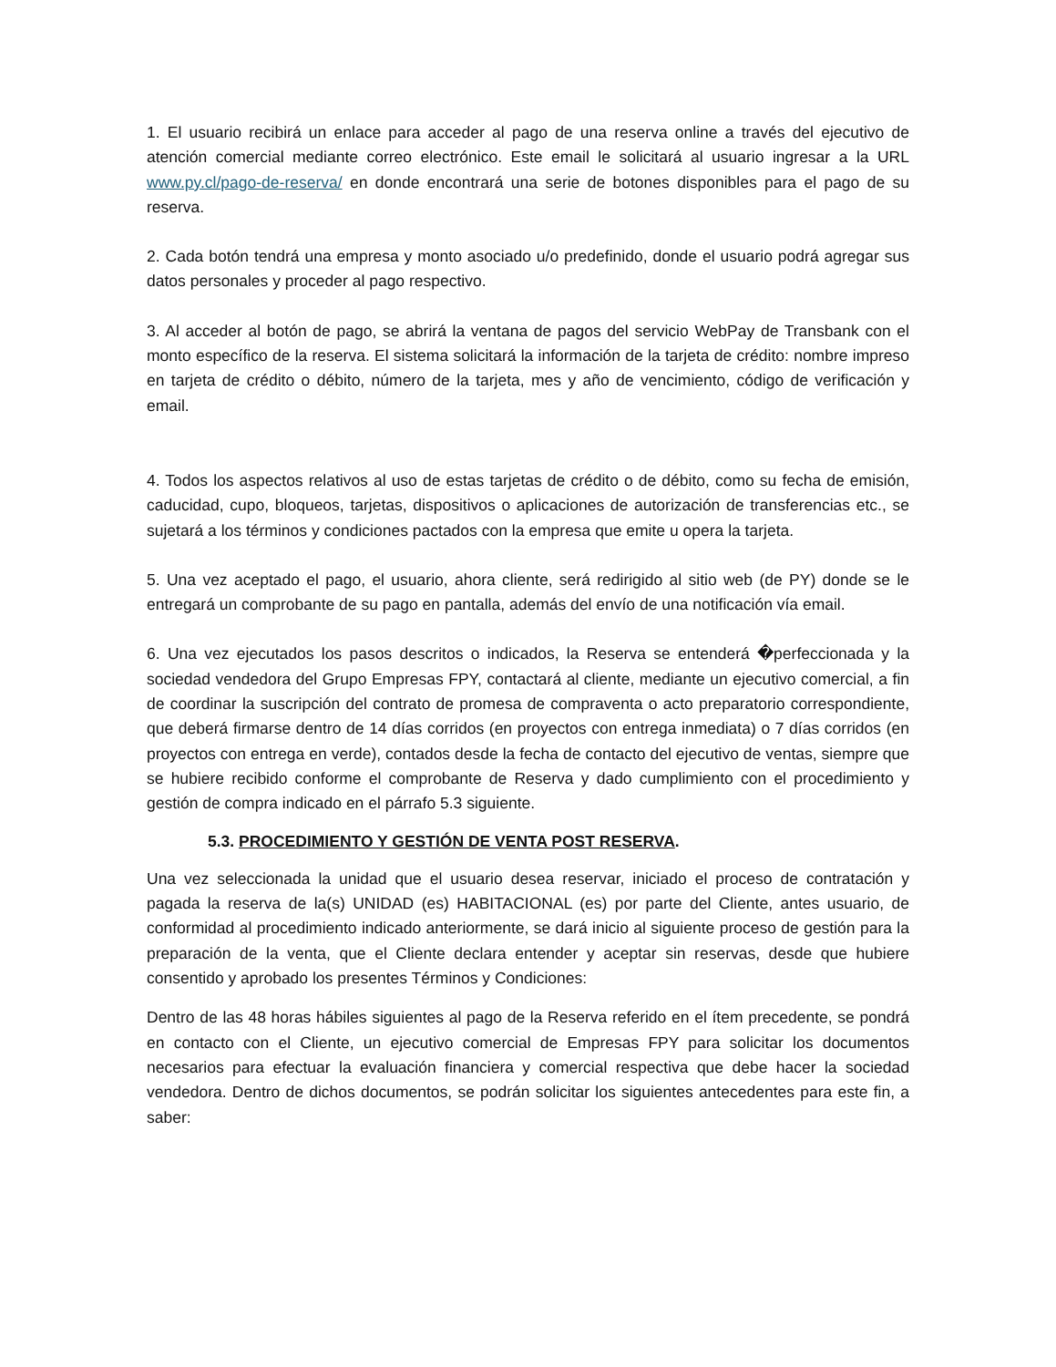1. El usuario recibirá un enlace para acceder al pago de una reserva online a través del ejecutivo de atención comercial mediante correo electrónico. Este email le solicitará al usuario ingresar a la URL www.py.cl/pago-de-reserva/ en donde encontrará una serie de botones disponibles para el pago de su reserva.
2. Cada botón tendrá una empresa y monto asociado u/o predefinido, donde el usuario podrá agregar sus datos personales y proceder al pago respectivo.
3. Al acceder al botón de pago, se abrirá la ventana de pagos del servicio WebPay de Transbank con el monto específico de la reserva. El sistema solicitará la información de la tarjeta de crédito: nombre impreso en tarjeta de crédito o débito, número de la tarjeta, mes y año de vencimiento, código de verificación y email.
4. Todos los aspectos relativos al uso de estas tarjetas de crédito o de débito, como su fecha de emisión, caducidad, cupo, bloqueos, tarjetas, dispositivos o aplicaciones de autorización de transferencias etc., se sujetará a los términos y condiciones pactados con la empresa que emite u opera la tarjeta.
5. Una vez aceptado el pago, el usuario, ahora cliente, será redirigido al sitio web (de PY) donde se le entregará un comprobante de su pago en pantalla, además del envío de una notificación vía email.
6. Una vez ejecutados los pasos descritos o indicados, la Reserva se entenderá �perfeccionada y la sociedad vendedora del Grupo Empresas FPY, contactará al cliente, mediante un ejecutivo comercial, a fin de coordinar la suscripción del contrato de promesa de compraventa o acto preparatorio correspondiente, que deberá firmarse dentro de 14 días corridos (en proyectos con entrega inmediata) o 7 días corridos (en proyectos con entrega en verde), contados desde la fecha de contacto del ejecutivo de ventas, siempre que se hubiere recibido conforme el comprobante de Reserva y dado cumplimiento con el procedimiento y gestión de compra indicado en el párrafo 5.3 siguiente.
5.3. PROCEDIMIENTO Y GESTIÓN DE VENTA POST RESERVA.
Una vez seleccionada la unidad que el usuario desea reservar, iniciado el proceso de contratación y pagada la reserva de la(s) UNIDAD (es) HABITACIONAL (es) por parte del Cliente, antes usuario, de conformidad al procedimiento indicado anteriormente, se dará inicio al siguiente proceso de gestión para la preparación de la venta, que el Cliente declara entender y aceptar sin reservas, desde que hubiere consentido y aprobado los presentes Términos y Condiciones:
Dentro de las 48 horas hábiles siguientes al pago de la Reserva referido en el ítem precedente, se pondrá en contacto con el Cliente, un ejecutivo comercial de Empresas FPY para solicitar los documentos necesarios para efectuar la evaluación financiera y comercial respectiva que debe hacer la sociedad vendedora. Dentro de dichos documentos, se podrán solicitar los siguientes antecedentes para este fin, a saber: